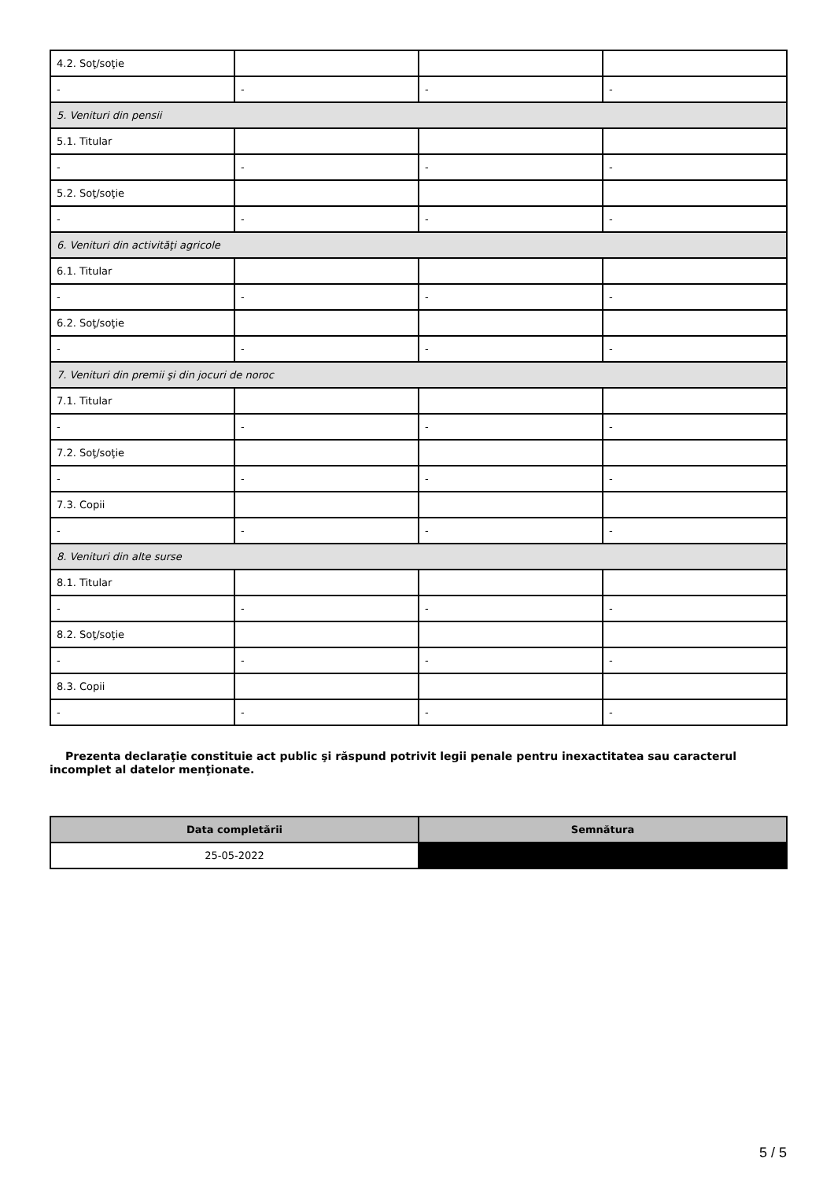| 4.2. Soţ/soţie | | | |
| - | - | - | - |
| 5. Venituri din pensii | | | |
| 5.1. Titular | | | |
| - | - | - | - |
| 5.2. Soţ/soţie | | | |
| - | - | - | - |
| 6. Venituri din activităţi agricole | | | |
| 6.1. Titular | | | |
| - | - | - | - |
| 6.2. Soţ/soţie | | | |
| - | - | - | - |
| 7. Venituri din premii şi din jocuri de noroc | | | |
| 7.1. Titular | | | |
| - | - | - | - |
| 7.2. Soţ/soţie | | | |
| - | - | - | - |
| 7.3. Copii | | | |
| - | - | - | - |
| 8. Venituri din alte surse | | | |
| 8.1. Titular | | | |
| - | - | - | - |
| 8.2. Soţ/soţie | | | |
| - | - | - | - |
| 8.3. Copii | | | |
| - | - | - | - |
Prezenta declaraţie constituie act public şi răspund potrivit legii penale pentru inexactitatea sau caracterul incomplet al datelor menţionate.
| Data completării | Semnătura |
| --- | --- |
| 25-05-2022 | |
5 / 5